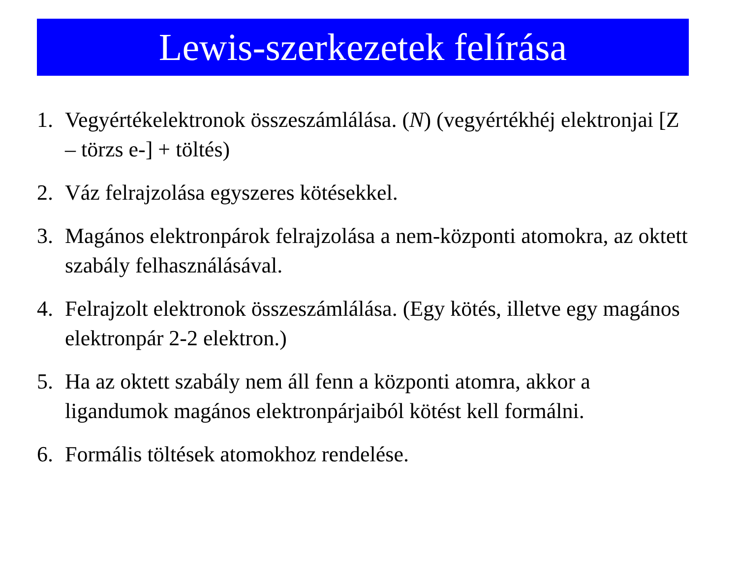Lewis-szerkezetek felírása
1. Vegyértékelektronok összeszámlálása. (N) (vegyértékhéj elektronjai [Z – törzs e-] + töltés)
2. Váz felrajzolása egyszeres kötésekkel.
3. Magános elektronpárok felrajzolása a nem-központi atomokra, az oktett szabály felhasználásával.
4. Felrajzolt elektronok összeszámlálása. (Egy kötés, illetve egy magános elektronpár 2-2 elektron.)
5. Ha az oktett szabály nem áll fenn a központi atomra, akkor a ligandumok magános elektronpárjaiból kötést kell formálni.
6. Formális töltések atomokhoz rendelése.